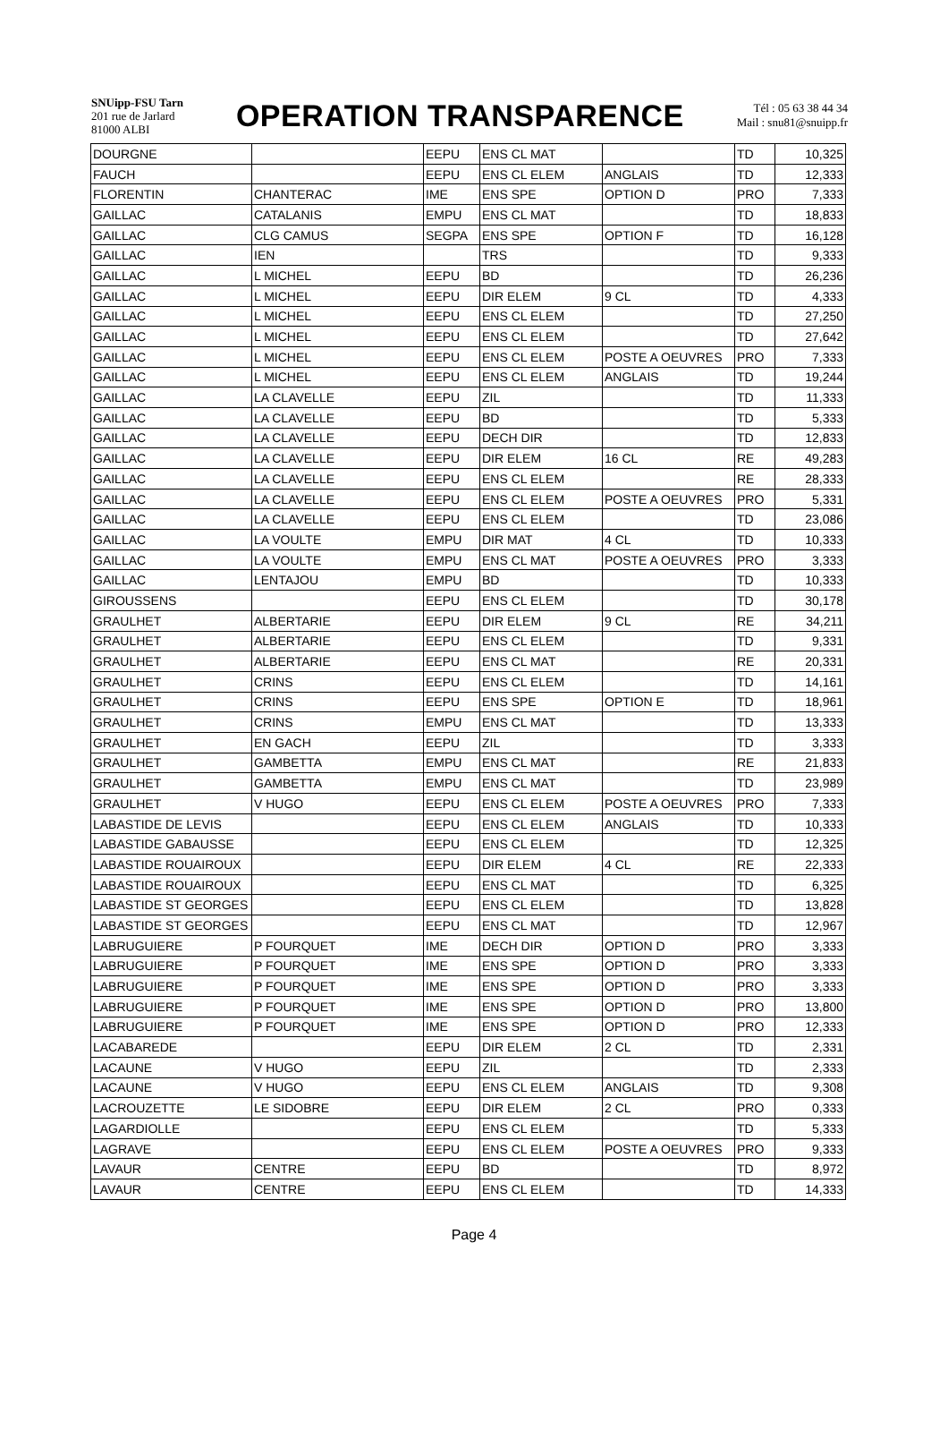SNUipp-FSU Tarn
201 rue de Jarlard
81000 ALBI
OPERATION TRANSPARENCE
Tél : 05 63 38 44 34
Mail : snu81@snuipp.fr
| DOURGNE | | EEPU | ENS CL MAT | | TD | 10,325 |
| FAUCH | | EEPU | ENS CL ELEM | ANGLAIS | TD | 12,333 |
| FLORENTIN | CHANTERAC | IME | ENS SPE | OPTION D | PRO | 7,333 |
| GAILLAC | CATALANIS | EMPU | ENS CL MAT | | TD | 18,833 |
| GAILLAC | CLG CAMUS | SEGPA | ENS SPE | OPTION F | TD | 16,128 |
| GAILLAC | IEN | | TRS | | TD | 9,333 |
| GAILLAC | L MICHEL | EEPU | BD | | TD | 26,236 |
| GAILLAC | L MICHEL | EEPU | DIR ELEM | 9 CL | TD | 4,333 |
| GAILLAC | L MICHEL | EEPU | ENS CL ELEM | | TD | 27,250 |
| GAILLAC | L MICHEL | EEPU | ENS CL ELEM | | TD | 27,642 |
| GAILLAC | L MICHEL | EEPU | ENS CL ELEM | POSTE A OEUVRES | PRO | 7,333 |
| GAILLAC | L MICHEL | EEPU | ENS CL ELEM | ANGLAIS | TD | 19,244 |
| GAILLAC | LA CLAVELLE | EEPU | ZIL | | TD | 11,333 |
| GAILLAC | LA CLAVELLE | EEPU | BD | | TD | 5,333 |
| GAILLAC | LA CLAVELLE | EEPU | DECH DIR | | TD | 12,833 |
| GAILLAC | LA CLAVELLE | EEPU | DIR ELEM | 16 CL | RE | 49,283 |
| GAILLAC | LA CLAVELLE | EEPU | ENS CL ELEM | | RE | 28,333 |
| GAILLAC | LA CLAVELLE | EEPU | ENS CL ELEM | POSTE A OEUVRES | PRO | 5,331 |
| GAILLAC | LA CLAVELLE | EEPU | ENS CL ELEM | | TD | 23,086 |
| GAILLAC | LA VOULTE | EMPU | DIR MAT | 4 CL | TD | 10,333 |
| GAILLAC | LA VOULTE | EMPU | ENS CL MAT | POSTE A OEUVRES | PRO | 3,333 |
| GAILLAC | LENTAJOU | EMPU | BD | | TD | 10,333 |
| GIROUSSENS | | EEPU | ENS CL ELEM | | TD | 30,178 |
| GRAULHET | ALBERTARIE | EEPU | DIR ELEM | 9 CL | RE | 34,211 |
| GRAULHET | ALBERTARIE | EEPU | ENS CL ELEM | | TD | 9,331 |
| GRAULHET | ALBERTARIE | EEPU | ENS CL MAT | | RE | 20,331 |
| GRAULHET | CRINS | EEPU | ENS CL ELEM | | TD | 14,161 |
| GRAULHET | CRINS | EEPU | ENS SPE | OPTION E | TD | 18,961 |
| GRAULHET | CRINS | EMPU | ENS CL MAT | | TD | 13,333 |
| GRAULHET | EN GACH | EEPU | ZIL | | TD | 3,333 |
| GRAULHET | GAMBETTA | EMPU | ENS CL MAT | | RE | 21,833 |
| GRAULHET | GAMBETTA | EMPU | ENS CL MAT | | TD | 23,989 |
| GRAULHET | V HUGO | EEPU | ENS CL ELEM | POSTE A OEUVRES | PRO | 7,333 |
| LABASTIDE DE LEVIS | | EEPU | ENS CL ELEM | ANGLAIS | TD | 10,333 |
| LABASTIDE GABAUSSE | | EEPU | ENS CL ELEM | | TD | 12,325 |
| LABASTIDE ROUAIROUX | | EEPU | DIR ELEM | 4 CL | RE | 22,333 |
| LABASTIDE ROUAIROUX | | EEPU | ENS CL MAT | | TD | 6,325 |
| LABASTIDE ST GEORGES | | EEPU | ENS CL ELEM | | TD | 13,828 |
| LABASTIDE ST GEORGES | | EEPU | ENS CL MAT | | TD | 12,967 |
| LABRUGUIERE | P FOURQUET | IME | DECH DIR | OPTION D | PRO | 3,333 |
| LABRUGUIERE | P FOURQUET | IME | ENS SPE | OPTION D | PRO | 3,333 |
| LABRUGUIERE | P FOURQUET | IME | ENS SPE | OPTION D | PRO | 3,333 |
| LABRUGUIERE | P FOURQUET | IME | ENS SPE | OPTION D | PRO | 13,800 |
| LABRUGUIERE | P FOURQUET | IME | ENS SPE | OPTION D | PRO | 12,333 |
| LACABAREDE | | EEPU | DIR ELEM | 2 CL | TD | 2,331 |
| LACAUNE | V HUGO | EEPU | ZIL | | TD | 2,333 |
| LACAUNE | V HUGO | EEPU | ENS CL ELEM | ANGLAIS | TD | 9,308 |
| LACROUZETTE | LE SIDOBRE | EEPU | DIR ELEM | 2 CL | PRO | 0,333 |
| LAGARDIOLLE | | EEPU | ENS CL ELEM | | TD | 5,333 |
| LAGRAVE | | EEPU | ENS CL ELEM | POSTE A OEUVRES | PRO | 9,333 |
| LAVAUR | CENTRE | EEPU | BD | | TD | 8,972 |
| LAVAUR | CENTRE | EEPU | ENS CL ELEM | | TD | 14,333 |
Page 4